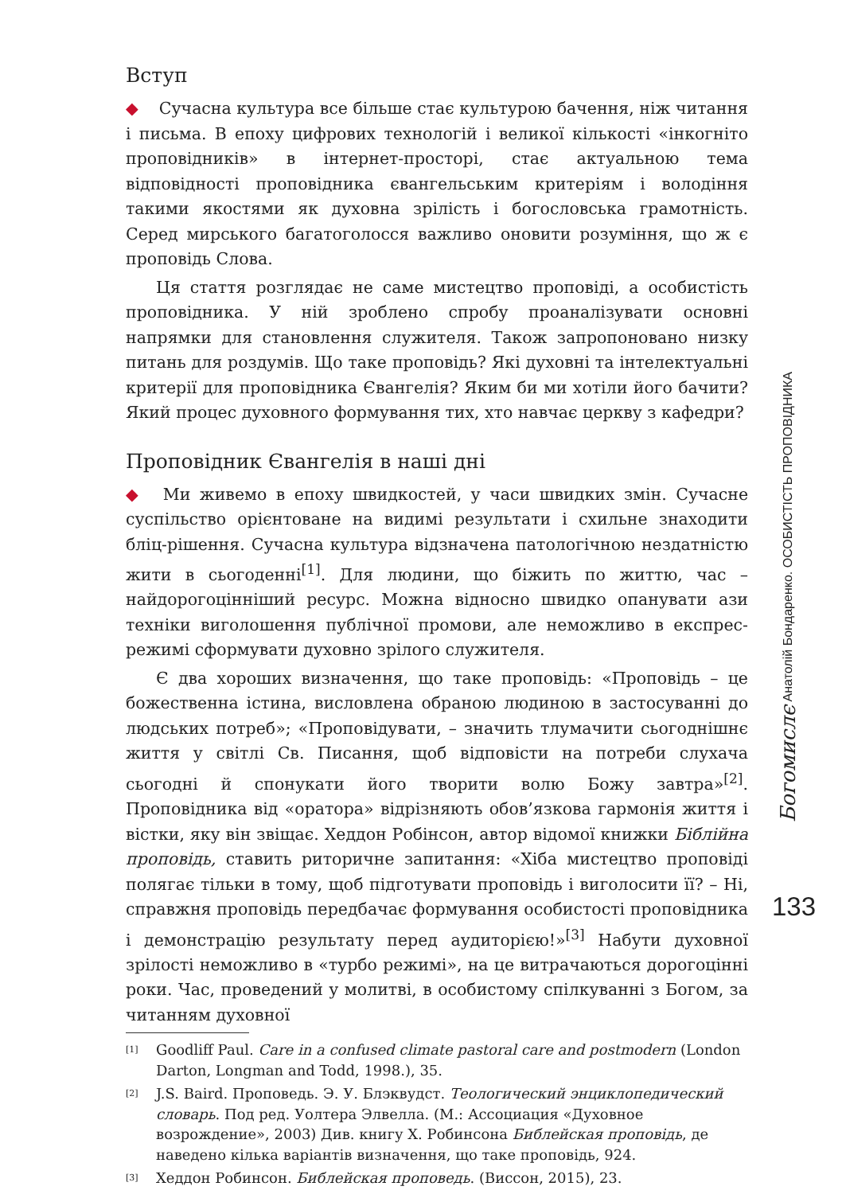Вступ
◆ Сучасна культура все більше стає культурою бачення, ніж читання і письма. В епоху цифрових технологій і великої кількості «інкогніто проповідників» в інтернет-просторі, стає актуальною тема відповідності проповідника євангельським критеріям і володіння такими якостями як духовна зрілість і богословська грамотність. Серед мирського багатоголосся важливо оновити розуміння, що ж є проповідь Слова.
Ця стаття розглядає не саме мистецтво проповіді, а особистість проповідника. У ній зроблено спробу проаналізувати основні напрямки для становлення служителя. Також запропоновано низку питань для роздумів. Що таке проповідь? Які духовні та інтелектуальні критерії для проповідника Євангелія? Яким би ми хотіли його бачити? Який процес духовного формування тих, хто навчає церкву з кафедри?
Проповідник Євангелія в наші дні
◆ Ми живемо в епоху швидкостей, у часи швидких змін. Сучасне суспільство орієнтоване на видимі результати і схильне знаходити бліц-рішення. Сучасна культура відзначена патологічною нездатністю жити в сьогоденні<sup>[1]</sup>. Для людини, що біжить по життю, час – найдорогоцінніший ресурс. Можна відносно швидко опанувати ази техніки виголошення публічної промови, але неможливо в експрес-режимі сформувати духовно зрілого служителя.
Є два хороших визначення, що таке проповідь: «Проповідь – це божественна істина, висловлена обраною людиною в застосуванні до людських потреб»; «Проповідувати, – значить тлумачити сьогоднішнє життя у світлі Св. Писання, щоб відповісти на потреби слухача сьогодні й спонукати його творити волю Божу завтра»<sup>[2]</sup>. Проповідника від «оратора» відрізняють обов’язкова гармонія життя і вістки, яку він звіщає. Хеддон Робінсон, автор відомої книжки Біблійна проповідь, ставить риторичне запитання: «Хіба мистецтво проповіді полягає тільки в тому, щоб підготувати проповідь і виголосити її? – Ні, справжня проповідь передбачає формування особистості проповідника і демонстрацію результату перед аудиторією!»<sup>[3]</sup> Набути духовної зрілості неможливо в «турбо режимі», на це витрачаються дорогоцінні роки. Час, проведений у молитві, в особистому спілкуванні з Богом, за читанням духовної
<sup>[1]</sup> Goodliff Paul. Care in a confused climate pastoral care and postmodern (London Darton, Longman and Todd, 1998.), 35.
<sup>[2]</sup> J.S. Baird. Проповедь. Э. У. Блэквудст. Теологический энциклопедический словарь. Под ред. Уолтера Элвелла. (М.: Ассоциация «Духовное возрождение», 2003) Див. книгу Х. Робинсона Библейская проповідь, де наведено кілька варіантів визначення, що таке проповідь, 924.
<sup>[3]</sup> Хеддон Робинсон. Библейская проповедь. (Виссон, 2015), 23.
Богомислє Анатолій Бондаренко. ОСОБИСТІСТЬ ПРОПОВІДНИКА
133